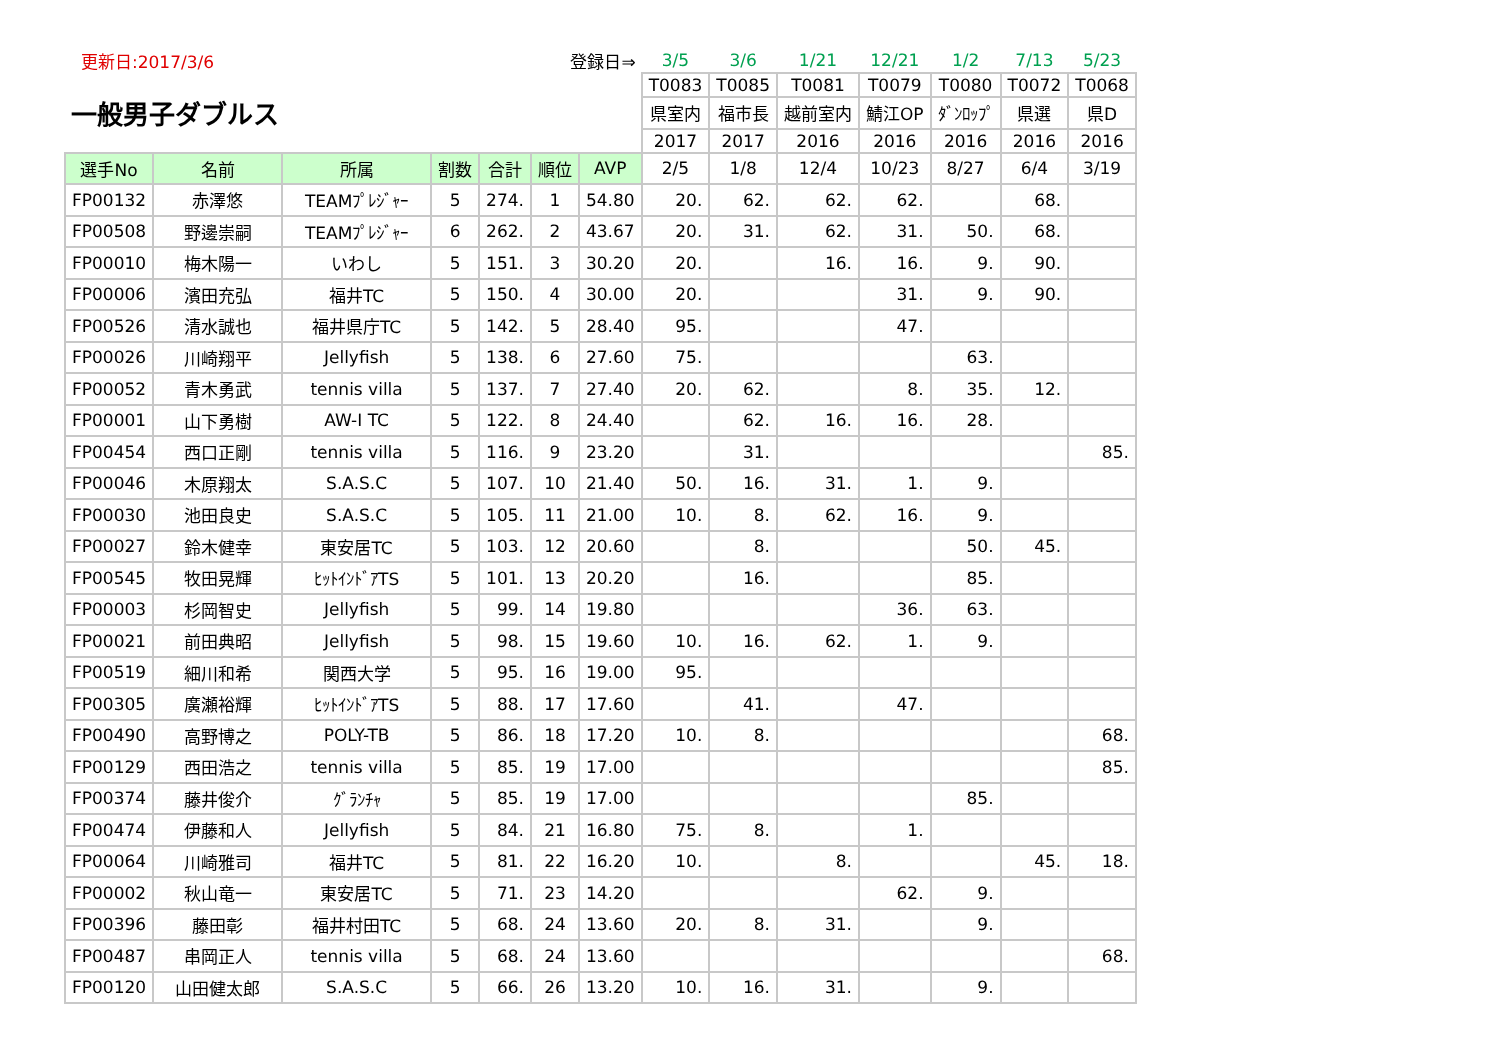| 更新日:2017/3/6 | | | 登録日⇒ | | | | 3/5 | 3/6 | 1/21 | 12/21 | 1/2 | 7/13 | 5/23 |
| 一般男子ダブルス | | | | | | | T0083 | T0085 | T0081 | T0079 | T0080 | T0072 | T0068 |
| | | | | | | | 県室内 | 福市長 | 越前室内 | 鯖江OP | ﾀﾞﾝﾛｯﾌﾟ | 県選 | 県D |
| | | | | | | | 2017 | 2017 | 2016 | 2016 | 2016 | 2016 | 2016 |
| 選手No | 名前 | 所属 | 割数 | 合計 | 順位 | AVP | 2/5 | 1/8 | 12/4 | 10/23 | 8/27 | 6/4 | 3/19 |
| FP00132 | 赤澤悠 | TEAMﾌﾟﾚｼﾞｬｰ | 5 | 274. | 1 | 54.80 | 20. | 62. | 62. | 62. | | 68. | |
| FP00508 | 野邊崇嗣 | TEAMﾌﾟﾚｼﾞｬｰ | 6 | 262. | 2 | 43.67 | 20. | 31. | 62. | 31. | 50. | 68. | |
| FP00010 | 梅木陽一 | いわし | 5 | 151. | 3 | 30.20 | 20. | | 16. | 16. | 9. | 90. | |
| FP00006 | 濱田充弘 | 福井TC | 5 | 150. | 4 | 30.00 | 20. | | | 31. | 9. | 90. | |
| FP00526 | 清水誠也 | 福井県庁TC | 5 | 142. | 5 | 28.40 | 95. | | | 47. | | | |
| FP00026 | 川崎翔平 | Jellyfish | 5 | 138. | 6 | 27.60 | 75. | | | | 63. | | |
| FP00052 | 青木勇武 | tennis villa | 5 | 137. | 7 | 27.40 | 20. | 62. | | 8. | 35. | 12. | |
| FP00001 | 山下勇樹 | AW-I TC | 5 | 122. | 8 | 24.40 | | 62. | 16. | 16. | 28. | | |
| FP00454 | 西口正剛 | tennis villa | 5 | 116. | 9 | 23.20 | | 31. | | | | | 85. |
| FP00046 | 木原翔太 | S.A.S.C | 5 | 107. | 10 | 21.40 | 50. | 16. | 31. | 1. | 9. | | |
| FP00030 | 池田良史 | S.A.S.C | 5 | 105. | 11 | 21.00 | 10. | 8. | 62. | 16. | 9. | | |
| FP00027 | 鈴木健幸 | 東安居TC | 5 | 103. | 12 | 20.60 | | 8. | | | 50. | 45. | |
| FP00545 | 牧田晃輝 | ﾋｯﾄｲﾝﾄﾞｱTS | 5 | 101. | 13 | 20.20 | | 16. | | | 85. | | |
| FP00003 | 杉岡智史 | Jellyfish | 5 | 99. | 14 | 19.80 | | | | 36. | 63. | | |
| FP00021 | 前田典昭 | Jellyfish | 5 | 98. | 15 | 19.60 | 10. | 16. | 62. | 1. | 9. | | |
| FP00519 | 細川和希 | 関西大学 | 5 | 95. | 16 | 19.00 | 95. | | | | | | |
| FP00305 | 廣瀬裕輝 | ﾋｯﾄｲﾝﾄﾞｱTS | 5 | 88. | 17 | 17.60 | | 41. | | 47. | | | |
| FP00490 | 高野博之 | POLY-TB | 5 | 86. | 18 | 17.20 | 10. | 8. | | | | | 68. |
| FP00129 | 西田浩之 | tennis villa | 5 | 85. | 19 | 17.00 | | | | | | | 85. |
| FP00374 | 藤井俊介 | ｸﾞﾗﾝﾁｬ | 5 | 85. | 19 | 17.00 | | | | | 85. | | |
| FP00474 | 伊藤和人 | Jellyfish | 5 | 84. | 21 | 16.80 | 75. | 8. | | 1. | | | |
| FP00064 | 川崎雅司 | 福井TC | 5 | 81. | 22 | 16.20 | 10. | | 8. | | | 45. | 18. |
| FP00002 | 秋山竜一 | 東安居TC | 5 | 71. | 23 | 14.20 | | | | 62. | 9. | | |
| FP00396 | 藤田彰 | 福井村田TC | 5 | 68. | 24 | 13.60 | 20. | 8. | 31. | | 9. | | |
| FP00487 | 串岡正人 | tennis villa | 5 | 68. | 24 | 13.60 | | | | | | | 68. |
| FP00120 | 山田健太郎 | S.A.S.C | 5 | 66. | 26 | 13.20 | 10. | 16. | 31. | | 9. | | |